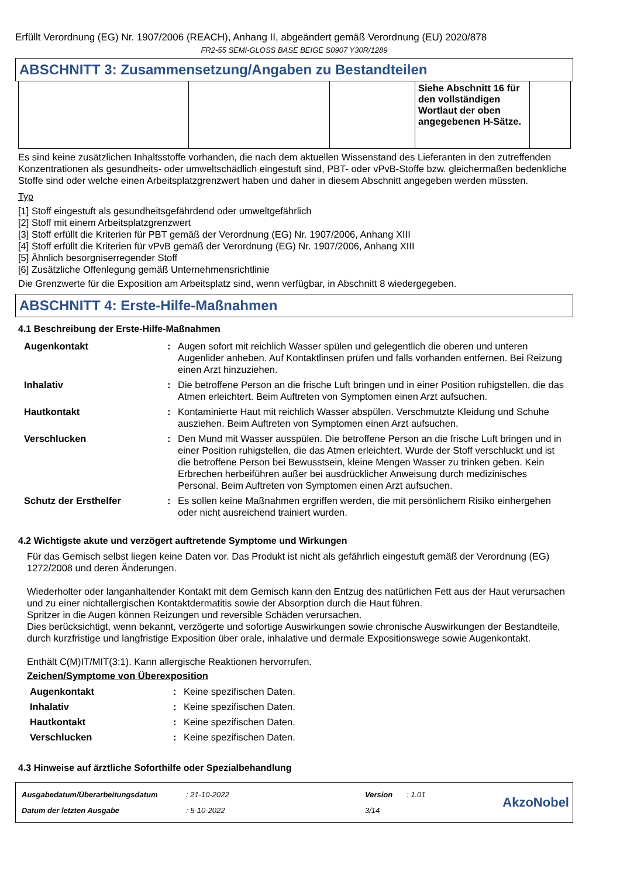Erfüllt Verordnung (EG) Nr. 1907/2006 (REACH), Anhang II, abgeändert gemäß Verordnung (EU) 2020/878
FR2-55 SEMI-GLOSS BASE BEIGE S0907 Y30R/1289
ABSCHNITT 3: Zusammensetzung/Angaben zu Bestandteilen
| | | | Siehe Abschnitt 16 für den vollständigen Wortlaut der oben angegebenen H-Sätze. | |
Es sind keine zusätzlichen Inhaltsstoffe vorhanden, die nach dem aktuellen Wissenstand des Lieferanten in den zutreffenden Konzentrationen als gesundheits- oder umweltschädlich eingestuft sind, PBT- oder vPvB-Stoffe bzw. gleichermaßen bedenkliche Stoffe sind oder welche einen Arbeitsplatzgrenzwert haben und daher in diesem Abschnitt angegeben werden müssten.
Typ
[1] Stoff eingestuft als gesundheitsgefährdend oder umweltgefährlich
[2] Stoff mit einem Arbeitsplatzgrenzwert
[3] Stoff erfüllt die Kriterien für PBT gemäß der Verordnung (EG) Nr. 1907/2006, Anhang XIII
[4] Stoff erfüllt die Kriterien für vPvB gemäß der Verordnung (EG) Nr. 1907/2006, Anhang XIII
[5] Ähnlich besorgniserregender Stoff
[6] Zusätzliche Offenlegung gemäß Unternehmensrichtlinie
Die Grenzwerte für die Exposition am Arbeitsplatz sind, wenn verfügbar, in Abschnitt 8 wiedergegeben.
ABSCHNITT 4: Erste-Hilfe-Maßnahmen
4.1 Beschreibung der Erste-Hilfe-Maßnahmen
| Augenkontakt | : | Augen sofort mit reichlich Wasser spülen und gelegentlich die oberen und unteren Augenlider anheben. Auf Kontaktlinsen prüfen und falls vorhanden entfernen. Bei Reizung einen Arzt hinzuziehen. |
| Inhalativ | : | Die betroffene Person an die frische Luft bringen und in einer Position ruhigstellen, die das Atmen erleichtert. Beim Auftreten von Symptomen einen Arzt aufsuchen. |
| Hautkontakt | : | Kontaminierte Haut mit reichlich Wasser abspülen. Verschmutzte Kleidung und Schuhe ausziehen. Beim Auftreten von Symptomen einen Arzt aufsuchen. |
| Verschlucken | : | Den Mund mit Wasser ausspülen. Die betroffene Person an die frische Luft bringen und in einer Position ruhigstellen, die das Atmen erleichtert. Wurde der Stoff verschluckt und ist die betroffene Person bei Bewusstsein, kleine Mengen Wasser zu trinken geben. Kein Erbrechen herbeiführen außer bei ausdrücklicher Anweisung durch medizinisches Personal. Beim Auftreten von Symptomen einen Arzt aufsuchen. |
| Schutz der Ersthelfer | : | Es sollen keine Maßnahmen ergriffen werden, die mit persönlichem Risiko einhergehen oder nicht ausreichend trainiert wurden. |
4.2 Wichtigste akute und verzögert auftretende Symptome und Wirkungen
Für das Gemisch selbst liegen keine Daten vor. Das Produkt ist nicht als gefährlich eingestuft gemäß der Verordnung (EG) 1272/2008 und deren Änderungen.
Wiederholter oder langanhaltender Kontakt mit dem Gemisch kann den Entzug des natürlichen Fett aus der Haut verursachen und zu einer nichtallergischen Kontaktdermatitis sowie der Absorption durch die Haut führen.
Spritzer in die Augen können Reizungen und reversible Schäden verursachen.
Dies berücksichtigt, wenn bekannt, verzögerte und sofortige Auswirkungen sowie chronische Auswirkungen der Bestandteile, durch kurzfristige und langfristige Exposition über orale, inhalative und dermale Expositionswege sowie Augenkontakt.
Enthält C(M)IT/MIT(3:1). Kann allergische Reaktionen hervorrufen.
Zeichen/Symptome von Überexposition
| Augenkontakt | : | Keine spezifischen Daten. |
| Inhalativ | : | Keine spezifischen Daten. |
| Hautkontakt | : | Keine spezifischen Daten. |
| Verschlucken | : | Keine spezifischen Daten. |
4.3 Hinweise auf ärztliche Soforthilfe oder Spezialbehandlung
| Ausgabedatum/Überarbeitungsdatum | : 21-10-2022 | Version | : 1.01 |
| Datum der letzten Ausgabe | : 5-10-2022 | 3/14 | |
AkzoNobel